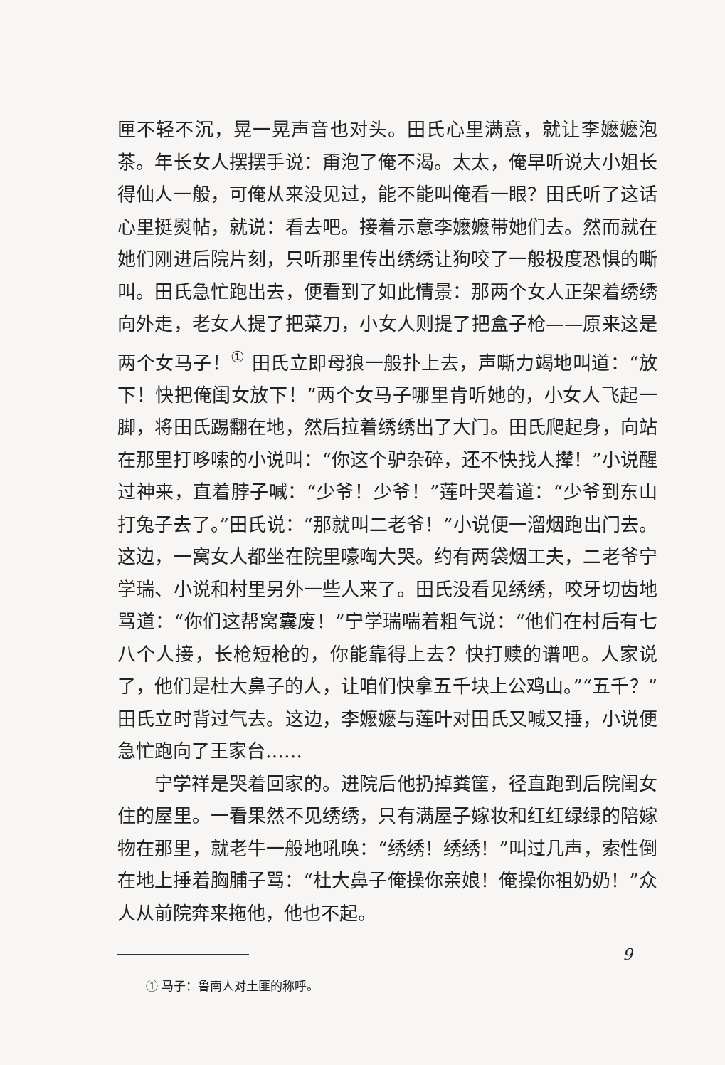匣不轻不沉，晃一晃声音也对头。田氏心里满意，就让李嬷嬷泡茶。年长女人摆摆手说：甭泡了俺不渴。太太，俺早听说大小姐长得仙人一般，可俺从来没见过，能不能叫俺看一眼？田氏听了这话心里挺熨帖，就说：看去吧。接着示意李嬷嬷带她们去。然而就在她们刚进后院片刻，只听那里传出绣绣让狗咬了一般极度恐惧的嘶叫。田氏急忙跑出去，便看到了如此情景：那两个女人正架着绣绣向外走，老女人提了把菜刀，小女人则提了把盒子枪——原来这是两个女马子！<sup>①</sup> 田氏立即母狼一般扑上去，声嘶力竭地叫道：“放下！快把俺闺女放下！”两个女马子哪里肯听她的，小女人飞起一脚，将田氏踢翻在地，然后拉着绣绣出了大门。田氏爬起身，向站在那里打哆嗦的小说叫：“你这个驴杂碎，还不快找人撵！”小说醒过神来，直着脖子喊：“少爷！少爷！”莲叶哭着道：“少爷到东山打兔子去了。”田氏说：“那就叫二老爷！”小说便一溜烟跑出门去。这边，一窝女人都坐在院里嚎啕大哭。约有两袋烟工夫，二老爷宁学瑞、小说和村里另外一些人来了。田氏没看见绣绣，咬牙切齿地骂道：“你们这帮窝囊废！”宁学瑞喘着粗气说：“他们在村后有七八个人接，长枪短枪的，你能靠得上去？快打赎的谱吧。人家说了，他们是杜大鼻子的人，让咱们快拿五千块上公鸡山。”“五千？”田氏立时背过气去。这边，李嬷嬷与莲叶对田氏又喊又捶，小说便急忙跑向了王家台……
宁学祥是哭着回家的。进院后他扔掉粪筐，径直跑到后院闺女住的屋里。一看果然不见绣绣，只有满屋子嫁妆和红红绿绿的陪嫁物在那里，就老牛一般地吼唤：“绣绣！绣绣！”叫过几声，索性倒在地上捶着胸脯子骂：“杜大鼻子俺操你亲娘！俺操你祖奶奶！”众人从前院奔来拖他，他也不起。
① 马子：鲁南人对土匪的称呼。
9